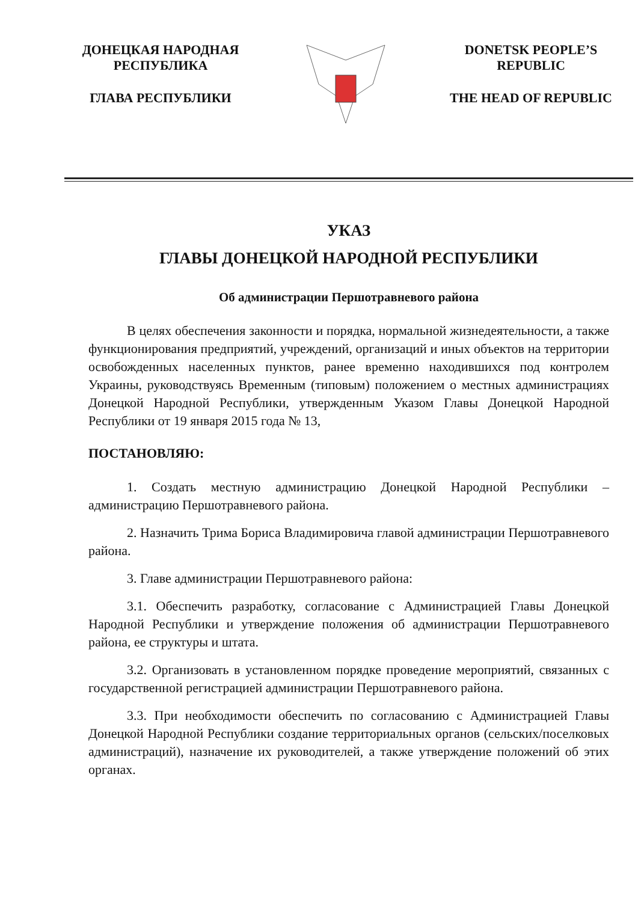ДОНЕЦКАЯ НАРОДНАЯ
РЕСПУБЛИКА
ГЛАВА РЕСПУБЛИКИ
DONETSK PEOPLE’S
REPUBLIC
THE HEAD OF REPUBLIC
УКАЗ
ГЛАВЫ ДОНЕЦКОЙ НАРОДНОЙ РЕСПУБЛИКИ
Об администрации Першотравневого района
В целях обеспечения законности и порядка, нормальной жизнедеятельности, а также функционирования предприятий, учреждений, организаций и иных объектов на территории освобожденных населенных пунктов, ранее временно находившихся под контролем Украины, руководствуясь Временным (типовым) положением о местных администрациях Донецкой Народной Республики, утвержденным Указом Главы Донецкой Народной Республики от 19 января 2015 года № 13,
ПОСТАНОВЛЯЮ:
1. Создать местную администрацию Донецкой Народной Республики – администрацию Першотравневого района.
2. Назначить Трима Бориса Владимировича главой администрации Першотравневого района.
3. Главе администрации Першотравневого района:
3.1. Обеспечить разработку, согласование с Администрацией Главы Донецкой Народной Республики и утверждение положения об администрации Першотравневого района, ее структуры и штата.
3.2. Организовать в установленном порядке проведение мероприятий, связанных с государственной регистрацией администрации Першотравневого района.
3.3. При необходимости обеспечить по согласованию с Администрацией Главы Донецкой Народной Республики создание территориальных органов (сельских/поселковых администраций), назначение их руководителей, а также утверждение положений об этих органах.